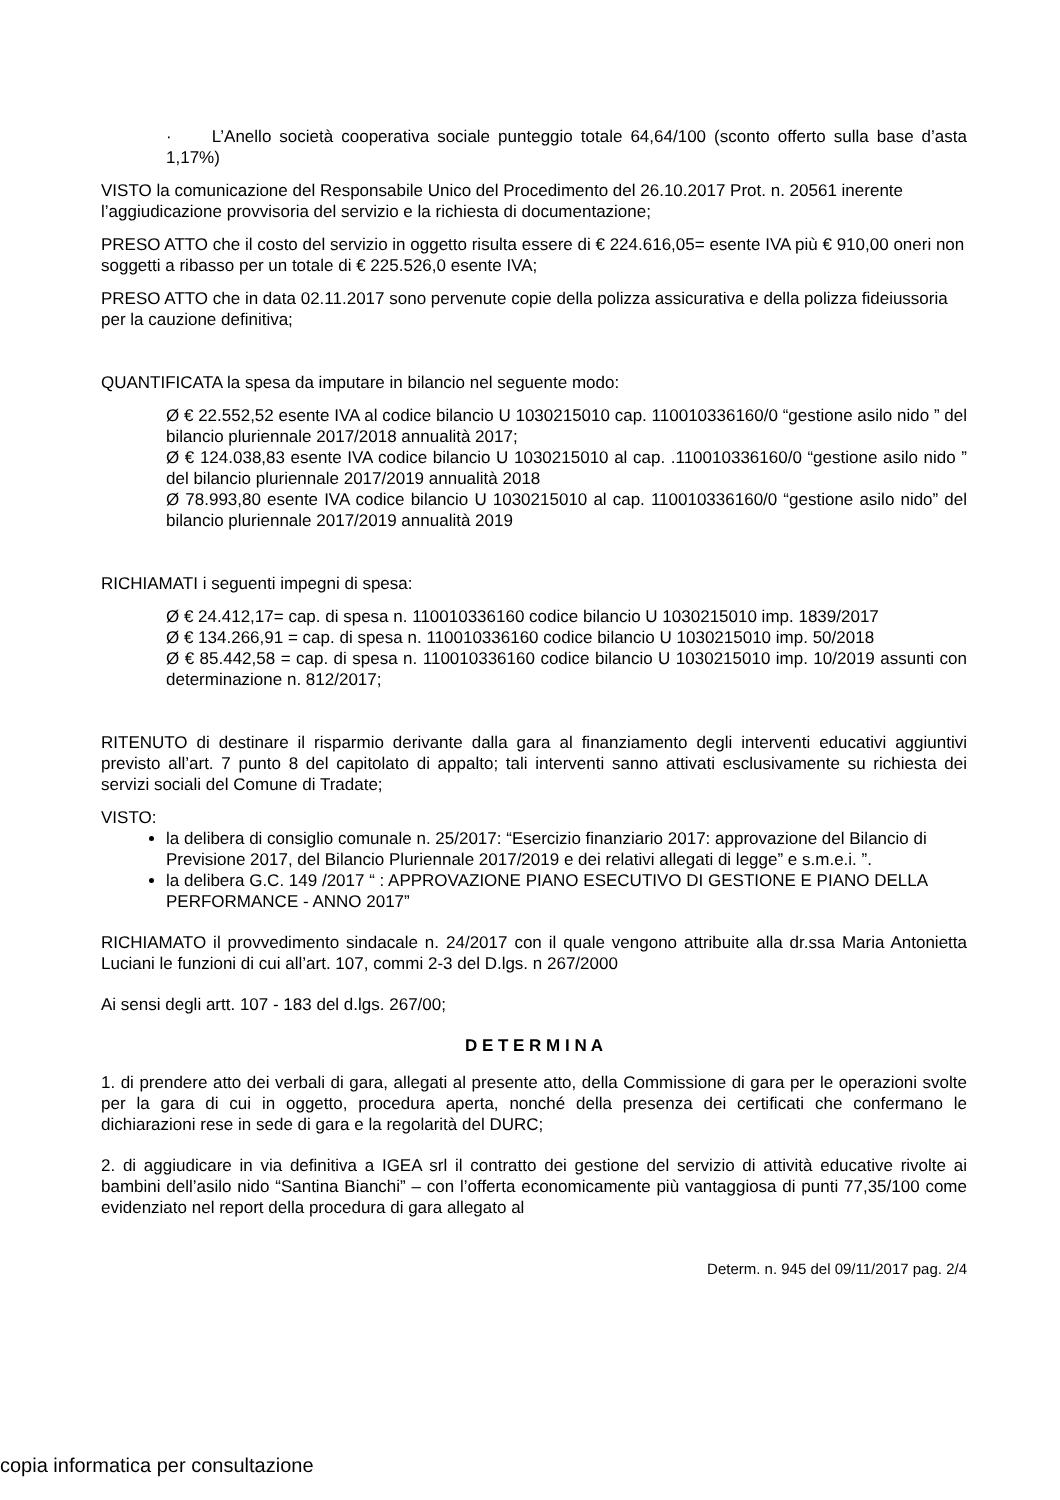· L’Anello società cooperativa sociale punteggio totale 64,64/100 (sconto offerto sulla base d’asta 1,17%)
VISTO la comunicazione del Responsabile Unico del Procedimento del 26.10.2017 Prot. n. 20561 inerente l’aggiudicazione provvisoria del servizio e la richiesta di documentazione;
PRESO ATTO che il costo del servizio in oggetto risulta essere di € 224.616,05= esente IVA più € 910,00 oneri non soggetti a ribasso per un totale di € 225.526,0 esente IVA;
PRESO ATTO che in data 02.11.2017 sono pervenute copie della polizza assicurativa e della polizza fideiussoria per la cauzione definitiva;
QUANTIFICATA la spesa da imputare in bilancio nel seguente modo:
Ø € 22.552,52 esente IVA al codice bilancio U 1030215010 cap. 110010336160/0 “gestione asilo nido ” del bilancio pluriennale 2017/2018 annualità 2017;
Ø € 124.038,83 esente IVA codice bilancio U 1030215010 al cap. .110010336160/0 “gestione asilo nido ” del bilancio pluriennale 2017/2019 annualità 2018
Ø 78.993,80 esente IVA codice bilancio U 1030215010 al cap. 110010336160/0 “gestione asilo nido” del bilancio pluriennale 2017/2019 annualità 2019
RICHIAMATI i seguenti impegni di spesa:
Ø € 24.412,17= cap. di spesa n. 110010336160 codice bilancio U 1030215010 imp. 1839/2017
Ø € 134.266,91 = cap. di spesa n. 110010336160 codice bilancio U 1030215010 imp. 50/2018
Ø € 85.442,58 = cap. di spesa n. 110010336160 codice bilancio U 1030215010 imp. 10/2019 assunti con determinazione n. 812/2017;
RITENUTO di destinare il risparmio derivante dalla gara al finanziamento degli interventi educativi aggiuntivi previsto all’art. 7 punto 8 del capitolato di appalto; tali interventi sanno attivati esclusivamente su richiesta dei servizi sociali del Comune di Tradate;
VISTO:
la delibera di consiglio comunale n. 25/2017: “Esercizio finanziario 2017: approvazione del Bilancio di Previsione 2017, del Bilancio Pluriennale 2017/2019 e dei relativi allegati di legge” e s.m.e.i. ”.
la delibera G.C. 149 /2017 “ : APPROVAZIONE PIANO ESECUTIVO DI GESTIONE E PIANO DELLA PERFORMANCE - ANNO 2017”
RICHIAMATO il provvedimento sindacale n. 24/2017 con il quale vengono attribuite alla dr.ssa Maria Antonietta Luciani le funzioni di cui all’art. 107, commi 2-3 del D.lgs. n 267/2000
Ai sensi degli artt. 107 - 183 del d.lgs. 267/00;
D E T E R M I N A
1. di prendere atto dei verbali di gara, allegati al presente atto, della Commissione di gara per le operazioni svolte per la gara di cui in oggetto, procedura aperta, nonché della presenza dei certificati che confermano le dichiarazioni rese in sede di gara e la regolarità del DURC;
2. di aggiudicare in via definitiva a IGEA srl il contratto dei gestione del servizio di attività educative rivolte ai bambini dell’asilo nido “Santina Bianchi” – con l’offerta economicamente più vantaggiosa di punti 77,35/100 come evidenziato nel report della procedura di gara allegato al
Determ. n. 945 del 09/11/2017 pag. 2/4
copia informatica per consultazione